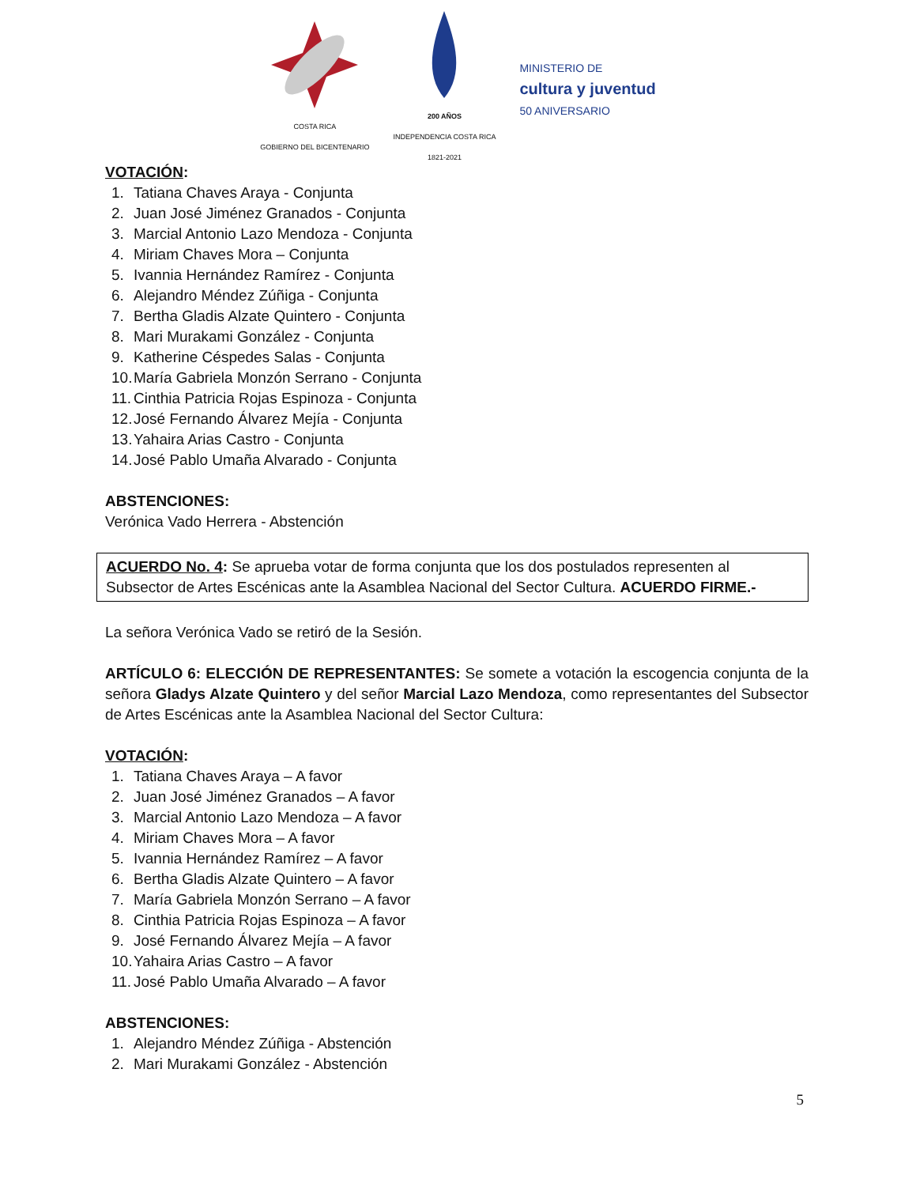COSTA RICA
GOBIERNO DEL BICENTENARIO
200 AÑOS
INDEPENDENCIA COSTA RICA
1821-2021
MINISTERIO DE
cultura y juventud
50 ANIVERSARIO
VOTACIÓN:
1. Tatiana Chaves Araya - Conjunta
2. Juan José Jiménez Granados - Conjunta
3. Marcial Antonio Lazo Mendoza - Conjunta
4. Miriam Chaves Mora – Conjunta
5. Ivannia Hernández Ramírez - Conjunta
6. Alejandro Méndez Zúñiga - Conjunta
7. Bertha Gladis Alzate Quintero - Conjunta
8. Mari Murakami González - Conjunta
9. Katherine Céspedes Salas - Conjunta
10. María Gabriela Monzón Serrano - Conjunta
11. Cinthia Patricia Rojas Espinoza - Conjunta
12. José Fernando Álvarez Mejía - Conjunta
13. Yahaira Arias Castro - Conjunta
14. José Pablo Umaña Alvarado - Conjunta
ABSTENCIONES:
Verónica Vado Herrera - Abstención
ACUERDO No. 4: Se aprueba votar de forma conjunta que los dos postulados representen al Subsector de Artes Escénicas ante la Asamblea Nacional del Sector Cultura. ACUERDO FIRME.-
La señora Verónica Vado se retiró de la Sesión.
ARTÍCULO 6: ELECCIÓN DE REPRESENTANTES: Se somete a votación la escogencia conjunta de la señora Gladys Alzate Quintero y del señor Marcial Lazo Mendoza, como representantes del Subsector de Artes Escénicas ante la Asamblea Nacional del Sector Cultura:
VOTACIÓN:
1. Tatiana Chaves Araya – A favor
2. Juan José Jiménez Granados – A favor
3. Marcial Antonio Lazo Mendoza – A favor
4. Miriam Chaves Mora – A favor
5. Ivannia Hernández Ramírez – A favor
6. Bertha Gladis Alzate Quintero – A favor
7. María Gabriela Monzón Serrano – A favor
8. Cinthia Patricia Rojas Espinoza – A favor
9. José Fernando Álvarez Mejía – A favor
10. Yahaira Arias Castro – A favor
11. José Pablo Umaña Alvarado – A favor
ABSTENCIONES:
1. Alejandro Méndez Zúñiga - Abstención
2. Mari Murakami González - Abstención
5